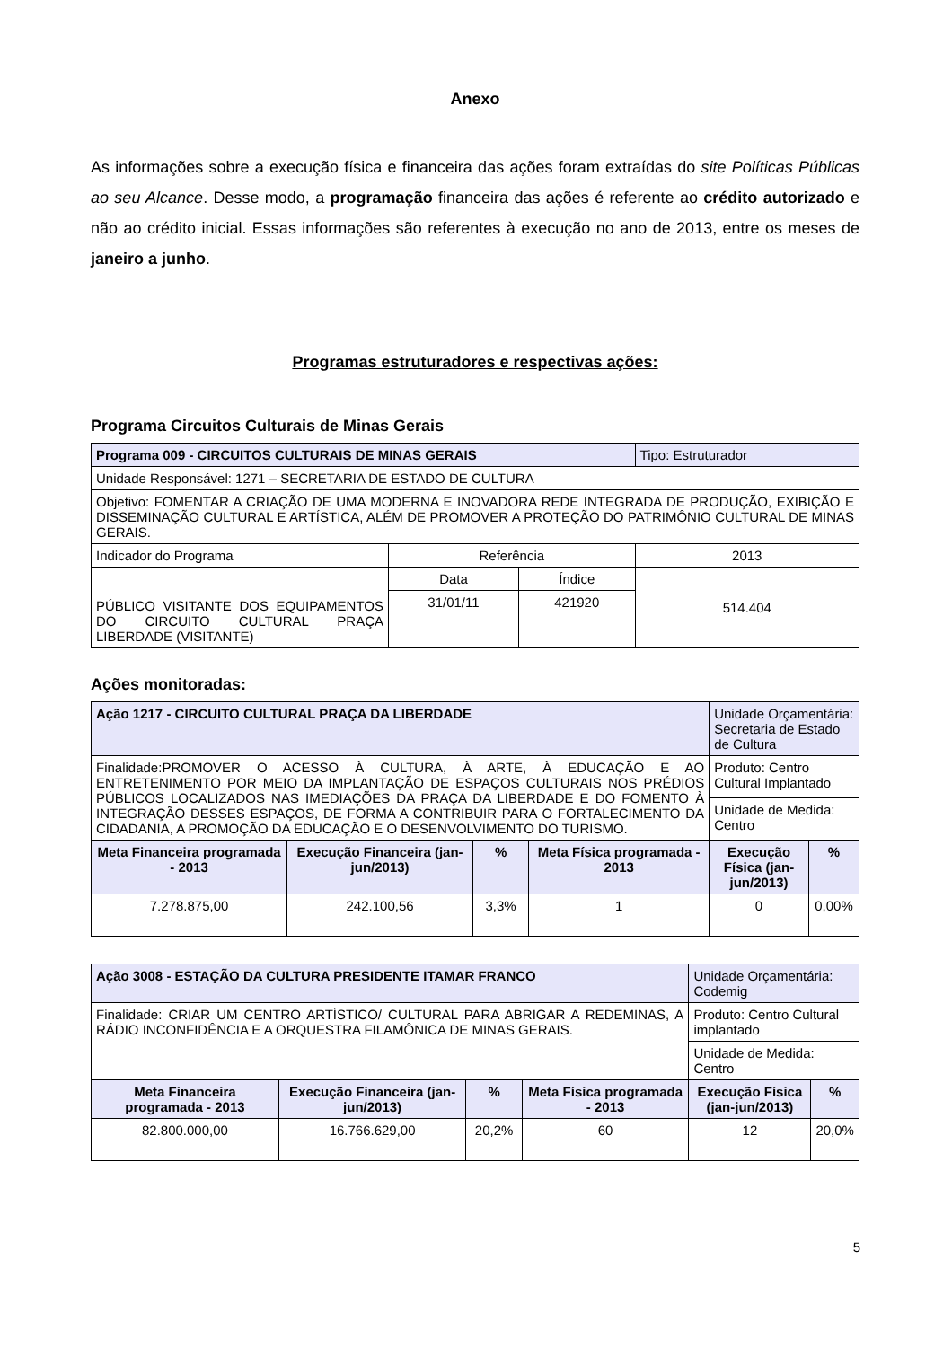Anexo
As informações sobre a execução física e financeira das ações foram extraídas do site Políticas Públicas ao seu Alcance. Desse modo, a programação financeira das ações é referente ao crédito autorizado e não ao crédito inicial. Essas informações são referentes à execução no ano de 2013, entre os meses de janeiro a junho.
Programas estruturadores e respectivas ações:
Programa Circuitos Culturais de Minas Gerais
| Programa 009 - CIRCUITOS CULTURAIS DE MINAS GERAIS | | | Tipo: Estruturador |
| Unidade Responsável: 1271 – SECRETARIA DE ESTADO DE CULTURA | | | |
| Objetivo: FOMENTAR A CRIAÇÃO DE UMA MODERNA E INOVADORA REDE INTEGRADA DE PRODUÇÃO, EXIBIÇÃO E DISSEMINAÇÃO CULTURAL E ARTÍSTICA, ALÉM DE PROMOVER A PROTEÇÃO DO PATRIMÔNIO CULTURAL DE MINAS GERAIS. | | | |
| Indicador do Programa | Referência | | 2013 |
| PÚBLICO VISITANTE DOS EQUIPAMENTOS DO CIRCUITO CULTURAL PRAÇA LIBERDADE (VISITANTE) | Data | Índice | 514.404 |
| | 31/01/11 | 421920 | |
Ações monitoradas:
| Ação 1217 - CIRCUITO CULTURAL PRAÇA DA LIBERDADE | | | | Unidade Orçamentária: Secretaria de Estado de Cultura | |
| Finalidade:PROMOVER O ACESSO À CULTURA, À ARTE, À EDUCAÇÃO E AO ENTRETENIMENTO POR MEIO DA IMPLANTAÇÃO DE ESPAÇOS CULTURAIS NOS PRÉDIOS PÚBLICOS LOCALIZADOS NAS IMEDIAÇÕES DA PRAÇA DA LIBERDADE E DO FOMENTO À INTEGRAÇÃO DESSES ESPAÇOS, DE FORMA A CONTRIBUIR PARA O FORTALECIMENTO DA CIDADANIA, A PROMOÇÃO DA EDUCAÇÃO E O DESENVOLVIMENTO DO TURISMO. | | | | Produto: Centro Cultural Implantado | |
| | | | | Unidade de Medida: Centro | |
| Meta Financeira programada - 2013 | Execução Financeira (jan-jun/2013) | % | Meta Física programada - 2013 | Execução Física (jan-jun/2013) | % |
| 7.278.875,00 | 242.100,56 | 3,3% | 1 | 0 | 0,00% |
| Ação 3008 - ESTAÇÃO DA CULTURA PRESIDENTE ITAMAR FRANCO | | | | Unidade Orçamentária: Codemig | |
| Finalidade: CRIAR UM CENTRO ARTÍSTICO/ CULTURAL PARA ABRIGAR A REDEMINAS, A RÁDIO INCONFIDÊNCIA E A ORQUESTRA FILAMÔNICA DE MINAS GERAIS. | | | | Produto: Centro Cultural implantado | |
| | | | | Unidade de Medida: Centro | |
| Meta Financeira programada - 2013 | Execução Financeira (jan-jun/2013) | % | Meta Física programada - 2013 | Execução Física (jan-jun/2013) | % |
| 82.800.000,00 | 16.766.629,00 | 20,2% | 60 | 12 | 20,0% |
5